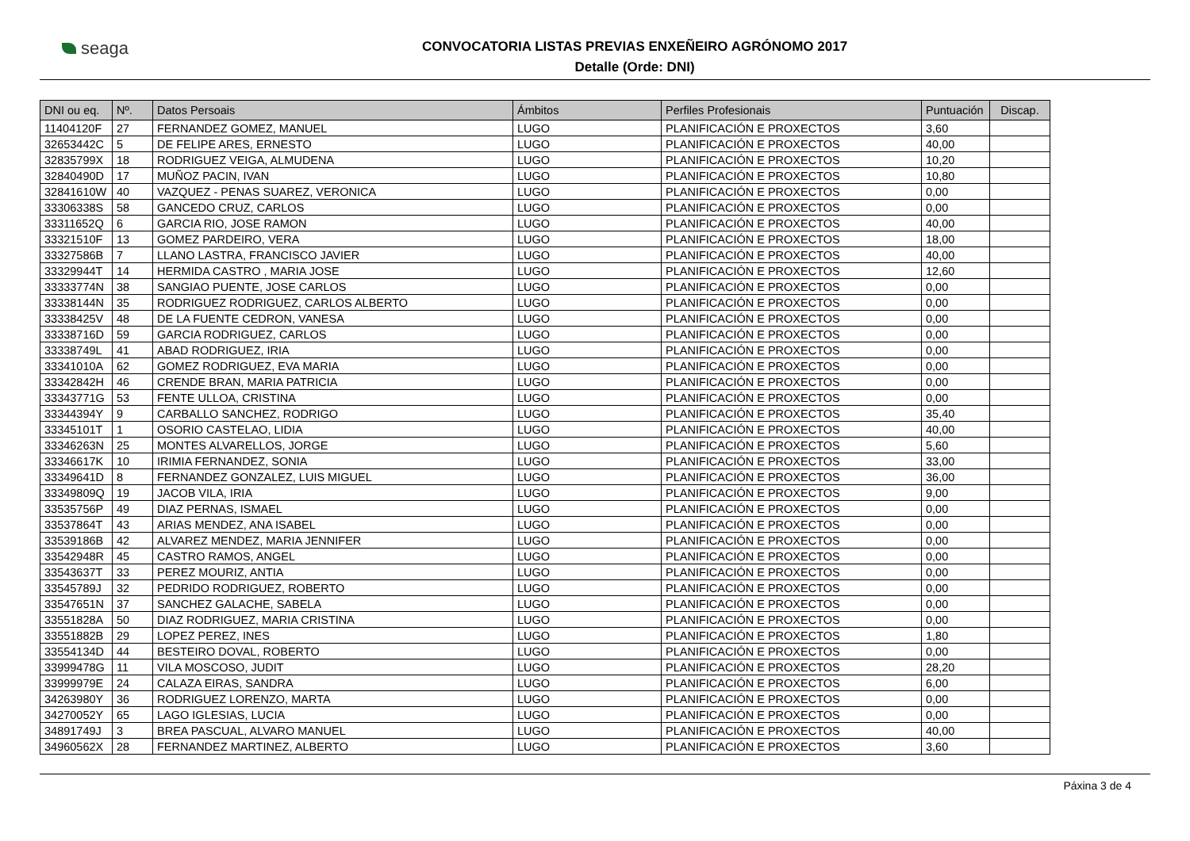seaga
CONVOCATORIA LISTAS PREVIAS ENXEÑEIRO AGRÓNOMO 2017
Detalle (Orde: DNI)
| DNI ou eq. | Nº. | Datos Persoais | Ámbitos | Perfiles Profesionais | Puntuación | Discap. |
| --- | --- | --- | --- | --- | --- | --- |
| 11404120F | 27 | FERNANDEZ GOMEZ, MANUEL | LUGO | PLANIFICACIÓN E PROXECTOS | 3,60 | |
| 32653442C | 5 | DE FELIPE ARES, ERNESTO | LUGO | PLANIFICACIÓN E PROXECTOS | 40,00 | |
| 32835799X | 18 | RODRIGUEZ VEIGA, ALMUDENA | LUGO | PLANIFICACIÓN E PROXECTOS | 10,20 | |
| 32840490D | 17 | MUÑOZ PACIN, IVAN | LUGO | PLANIFICACIÓN E PROXECTOS | 10,80 | |
| 32841610W | 40 | VAZQUEZ - PENAS SUAREZ, VERONICA | LUGO | PLANIFICACIÓN E PROXECTOS | 0,00 | |
| 33306338S | 58 | GANCEDO CRUZ, CARLOS | LUGO | PLANIFICACIÓN E PROXECTOS | 0,00 | |
| 33311652Q | 6 | GARCIA RIO, JOSE RAMON | LUGO | PLANIFICACIÓN E PROXECTOS | 40,00 | |
| 33321510F | 13 | GOMEZ PARDEIRO, VERA | LUGO | PLANIFICACIÓN E PROXECTOS | 18,00 | |
| 33327586B | 7 | LLANO LASTRA, FRANCISCO JAVIER | LUGO | PLANIFICACIÓN E PROXECTOS | 40,00 | |
| 33329944T | 14 | HERMIDA CASTRO , MARIA JOSE | LUGO | PLANIFICACIÓN E PROXECTOS | 12,60 | |
| 33333774N | 38 | SANGIAO PUENTE, JOSE CARLOS | LUGO | PLANIFICACIÓN E PROXECTOS | 0,00 | |
| 33338144N | 35 | RODRIGUEZ RODRIGUEZ, CARLOS ALBERTO | LUGO | PLANIFICACIÓN E PROXECTOS | 0,00 | |
| 33338425V | 48 | DE LA FUENTE CEDRON, VANESA | LUGO | PLANIFICACIÓN E PROXECTOS | 0,00 | |
| 33338716D | 59 | GARCIA RODRIGUEZ, CARLOS | LUGO | PLANIFICACIÓN E PROXECTOS | 0,00 | |
| 33338749L | 41 | ABAD RODRIGUEZ, IRIA | LUGO | PLANIFICACIÓN E PROXECTOS | 0,00 | |
| 33341010A | 62 | GOMEZ RODRIGUEZ, EVA MARIA | LUGO | PLANIFICACIÓN E PROXECTOS | 0,00 | |
| 33342842H | 46 | CRENDE BRAN, MARIA PATRICIA | LUGO | PLANIFICACIÓN E PROXECTOS | 0,00 | |
| 33343771G | 53 | FENTE ULLOA, CRISTINA | LUGO | PLANIFICACIÓN E PROXECTOS | 0,00 | |
| 33344394Y | 9 | CARBALLO SANCHEZ, RODRIGO | LUGO | PLANIFICACIÓN E PROXECTOS | 35,40 | |
| 33345101T | 1 | OSORIO CASTELAO, LIDIA | LUGO | PLANIFICACIÓN E PROXECTOS | 40,00 | |
| 33346263N | 25 | MONTES ALVARELLOS, JORGE | LUGO | PLANIFICACIÓN E PROXECTOS | 5,60 | |
| 33346617K | 10 | IRIMIA FERNANDEZ, SONIA | LUGO | PLANIFICACIÓN E PROXECTOS | 33,00 | |
| 33349641D | 8 | FERNANDEZ GONZALEZ, LUIS MIGUEL | LUGO | PLANIFICACIÓN E PROXECTOS | 36,00 | |
| 33349809Q | 19 | JACOB VILA, IRIA | LUGO | PLANIFICACIÓN E PROXECTOS | 9,00 | |
| 33535756P | 49 | DIAZ PERNAS, ISMAEL | LUGO | PLANIFICACIÓN E PROXECTOS | 0,00 | |
| 33537864T | 43 | ARIAS MENDEZ, ANA ISABEL | LUGO | PLANIFICACIÓN E PROXECTOS | 0,00 | |
| 33539186B | 42 | ALVAREZ MENDEZ, MARIA JENNIFER | LUGO | PLANIFICACIÓN E PROXECTOS | 0,00 | |
| 33542948R | 45 | CASTRO RAMOS, ANGEL | LUGO | PLANIFICACIÓN E PROXECTOS | 0,00 | |
| 33543637T | 33 | PEREZ MOURIZ, ANTIA | LUGO | PLANIFICACIÓN E PROXECTOS | 0,00 | |
| 33545789J | 32 | PEDRIDO RODRIGUEZ, ROBERTO | LUGO | PLANIFICACIÓN E PROXECTOS | 0,00 | |
| 33547651N | 37 | SANCHEZ GALACHE, SABELA | LUGO | PLANIFICACIÓN E PROXECTOS | 0,00 | |
| 33551828A | 50 | DIAZ RODRIGUEZ, MARIA CRISTINA | LUGO | PLANIFICACIÓN E PROXECTOS | 0,00 | |
| 33551882B | 29 | LOPEZ PEREZ, INES | LUGO | PLANIFICACIÓN E PROXECTOS | 1,80 | |
| 33554134D | 44 | BESTEIRO DOVAL, ROBERTO | LUGO | PLANIFICACIÓN E PROXECTOS | 0,00 | |
| 33999478G | 11 | VILA MOSCOSO, JUDIT | LUGO | PLANIFICACIÓN E PROXECTOS | 28,20 | |
| 33999979E | 24 | CALAZA EIRAS, SANDRA | LUGO | PLANIFICACIÓN E PROXECTOS | 6,00 | |
| 34263980Y | 36 | RODRIGUEZ LORENZO, MARTA | LUGO | PLANIFICACIÓN E PROXECTOS | 0,00 | |
| 34270052Y | 65 | LAGO IGLESIAS, LUCIA | LUGO | PLANIFICACIÓN E PROXECTOS | 0,00 | |
| 34891749J | 3 | BREA PASCUAL, ALVARO MANUEL | LUGO | PLANIFICACIÓN E PROXECTOS | 40,00 | |
| 34960562X | 28 | FERNANDEZ MARTINEZ, ALBERTO | LUGO | PLANIFICACIÓN E PROXECTOS | 3,60 | |
Páxina 3 de 4